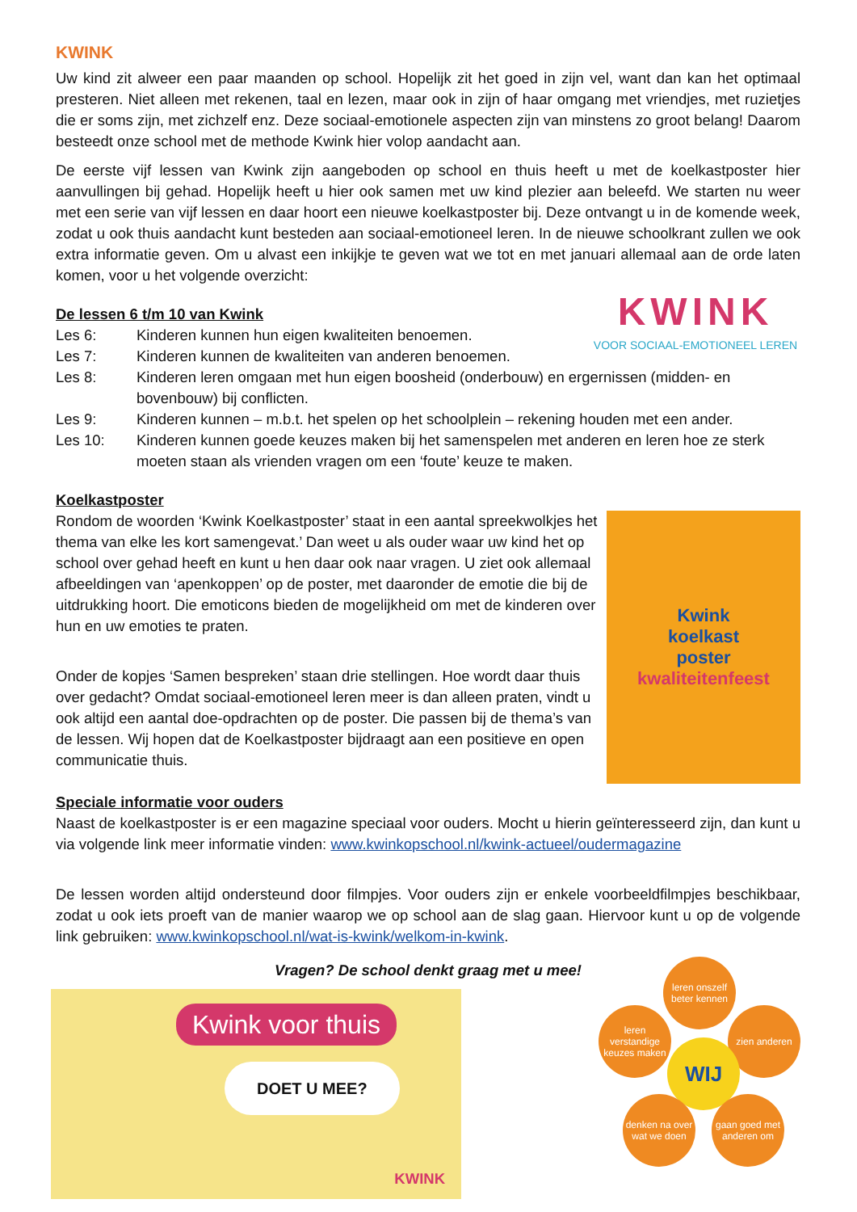KWINK
Uw kind zit alweer een paar maanden op school. Hopelijk zit het goed in zijn vel, want dan kan het optimaal presteren. Niet alleen met rekenen, taal en lezen, maar ook in zijn of haar omgang met vriendjes, met ruzietjes die er soms zijn, met zichzelf enz. Deze sociaal-emotionele aspecten zijn van minstens zo groot belang! Daarom besteedt onze school met de methode Kwink hier volop aandacht aan.
De eerste vijf lessen van Kwink zijn aangeboden op school en thuis heeft u met de koelkastposter hier aanvullingen bij gehad. Hopelijk heeft u hier ook samen met uw kind plezier aan beleefd. We starten nu weer met een serie van vijf lessen en daar hoort een nieuwe koelkastposter bij. Deze ontvangt u in de komende week, zodat u ook thuis aandacht kunt besteden aan sociaal-emotioneel leren. In de nieuwe schoolkrant zullen we ook extra informatie geven. Om u alvast een inkijkje te geven wat we tot en met januari allemaal aan de orde laten komen, voor u het volgende overzicht:
KWINK
VOOR SOCIAAL-EMOTIONEEL LEREN
De lessen 6 t/m 10 van Kwink
Les 6: Kinderen kunnen hun eigen kwaliteiten benoemen.
Les 7: Kinderen kunnen de kwaliteiten van anderen benoemen.
Les 8: Kinderen leren omgaan met hun eigen boosheid (onderbouw) en ergernissen (midden- en bovenbouw) bij conflicten.
Les 9: Kinderen kunnen – m.b.t. het spelen op het schoolplein – rekening houden met een ander.
Les 10: Kinderen kunnen goede keuzes maken bij het samenspelen met anderen en leren hoe ze sterk moeten staan als vrienden vragen om een ‘foute’ keuze te maken.
Koelkastposter
Kwink
koelkast
poster
kwaliteitenfeest
Rondom de woorden ‘Kwink Koelkastposter’ staat in een aantal spreekwolkjes het thema van elke les kort samengevat.’ Dan weet u als ouder waar uw kind het op school over gehad heeft en kunt u hen daar ook naar vragen. U ziet ook allemaal afbeeldingen van ‘apenkoppen’ op de poster, met daaronder de emotie die bij de uitdrukking hoort. Die emoticons bieden de mogelijkheid om met de kinderen over hun en uw emoties te praten.
Onder de kopjes ‘Samen bespreken’ staan drie stellingen. Hoe wordt daar thuis over gedacht? Omdat sociaal-emotioneel leren meer is dan alleen praten, vindt u ook altijd een aantal doe-opdrachten op de poster. Die passen bij de thema’s van de lessen. Wij hopen dat de Koelkastposter bijdraagt aan een positieve en open communicatie thuis.
Speciale informatie voor ouders
Naast de koelkastposter is er een magazine speciaal voor ouders. Mocht u hierin geïnteresseerd zijn, dan kunt u via volgende link meer informatie vinden: www.kwinkopschool.nl/kwink-actueel/oudermagazine
De lessen worden altijd ondersteund door filmpjes. Voor ouders zijn er enkele voorbeeldfilmpjes beschikbaar, zodat u ook iets proeft van de manier waarop we op school aan de slag gaan. Hiervoor kunt u op de volgende link gebruiken: www.kwinkopschool.nl/wat-is-kwink/welkom-in-kwink.
Vragen? De school denkt graag met u mee!
Kwink voor thuis
DOET U MEE?
KWINK
leren onszelf beter kennen
leren verstandige keuzes maken
zien anderen
WIJ
denken na over wat we doen
gaan goed met anderen om